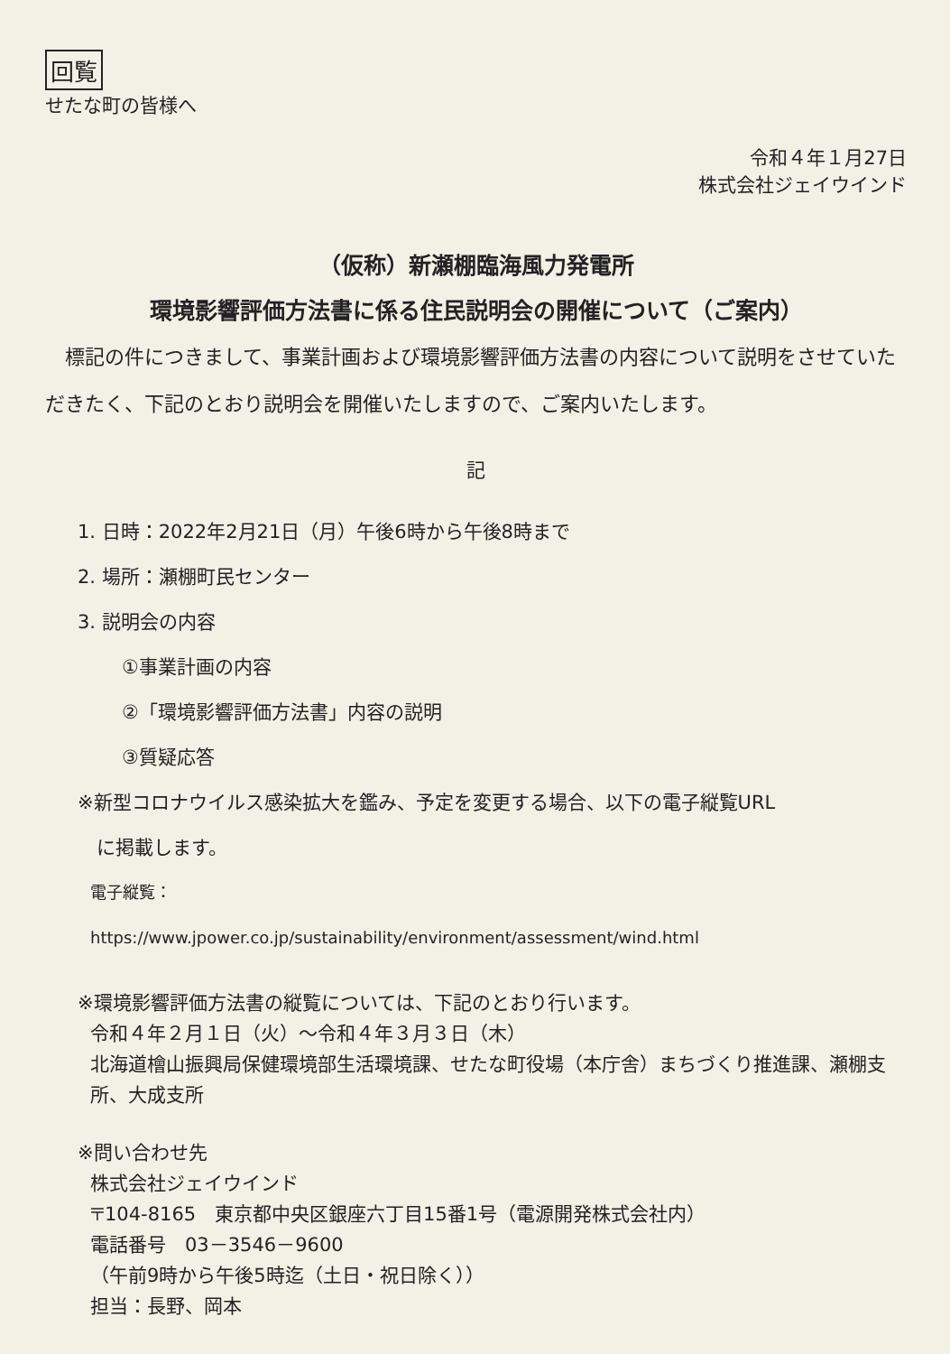回覧
せたな町の皆様へ
令和４年１月27日
株式会社ジェイウインド
（仮称）新瀬棚臨海風力発電所
環境影響評価方法書に係る住民説明会の開催について（ご案内）
　標記の件につきまして、事業計画および環境影響評価方法書の内容について説明をさせていただきたく、下記のとおり説明会を開催いたしますので、ご案内いたします。
記
1. 日時：2022年2月21日（月）午後6時から午後8時まで
2. 場所：瀬棚町民センター
3. 説明会の内容
①事業計画の内容
②「環境影響評価方法書」内容の説明
③質疑応答
※新型コロナウイルス感染拡大を鑑み、予定を変更する場合、以下の電子縦覧URL
　に掲載します。
電子縦覧：
https://www.jpower.co.jp/sustainability/environment/assessment/wind.html
※環境影響評価方法書の縦覧については、下記のとおり行います。
令和４年２月１日（火）～令和４年３月３日（木）
北海道檜山振興局保健環境部生活環境課、せたな町役場（本庁舎）まちづくり推進課、瀬棚支所、大成支所
※問い合わせ先
株式会社ジェイウインド
〒104-8165　東京都中央区銀座六丁目15番1号（電源開発株式会社内）
電話番号　03－3546－9600
（午前9時から午後5時迄（土日・祝日除く））
担当：長野、岡本